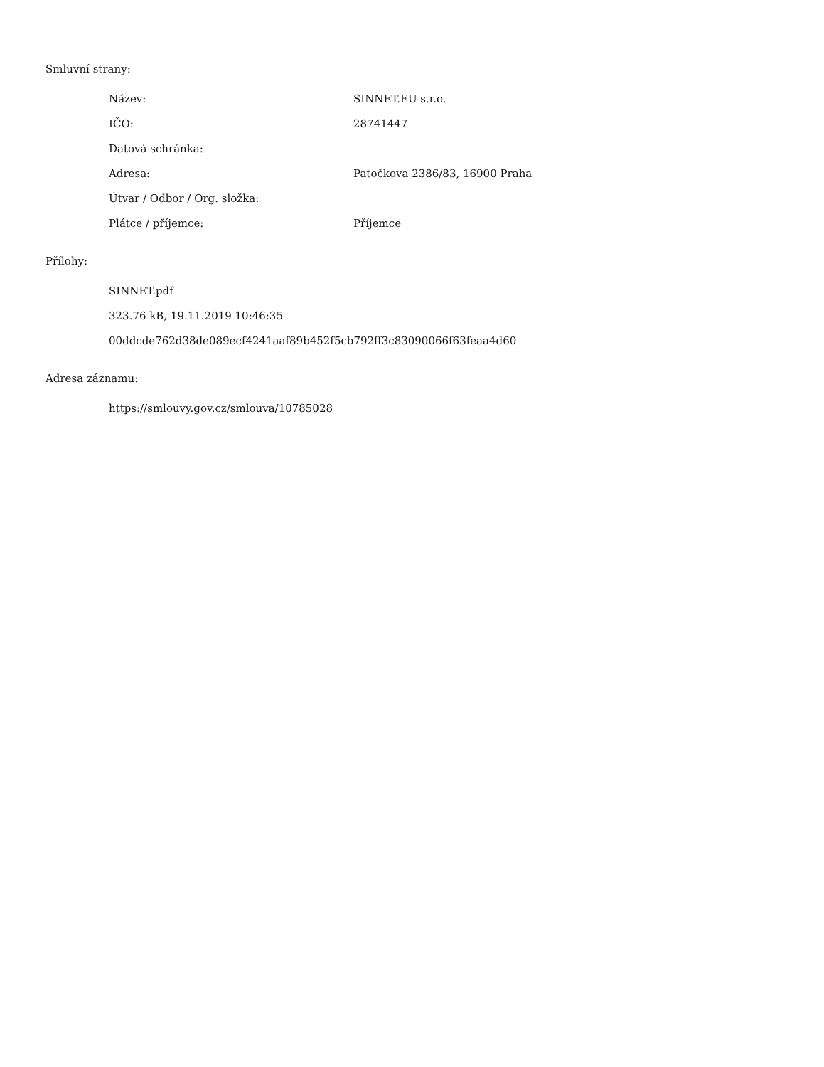Smluvní strany:
| Název: | SINNET.EU s.r.o. |
| IČO: | 28741447 |
| Datová schránka: | |
| Adresa: | Patočkova 2386/83, 16900 Praha |
| Útvar / Odbor / Org. složka: | |
| Plátce / příjemce: | Příjemce |
Přílohy:
SINNET.pdf
323.76 kB, 19.11.2019 10:46:35
00ddcde762d38de089ecf4241aaf89b452f5cb792ff3c83090066f63feaa4d60
Adresa záznamu:
https://smlouvy.gov.cz/smlouva/10785028